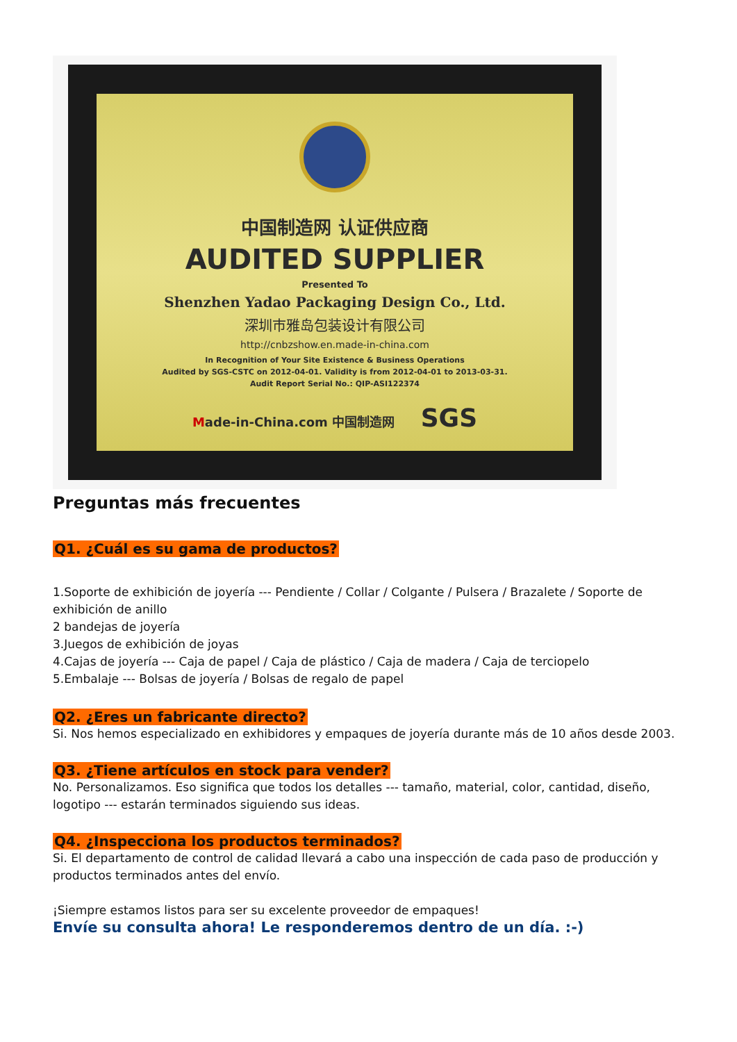中国制造网 认证供应商
AUDITED SUPPLIER
Presented To
Shenzhen Yadao Packaging Design Co., Ltd.
深圳市雅岛包装设计有限公司
http://cnbzshow.en.made-in-china.com
In Recognition of Your Site Existence & Business Operations
Audited by SGS-CSTC on 2012-04-01. Validity is from 2012-04-01 to 2013-03-31.
Audit Report Serial No.: QIP-ASI122374
Made-in-China.com 中国制造网 SGS
Preguntas más frecuentes
Q1. ¿Cuál es su gama de productos?
1.Soporte de exhibición de joyería --- Pendiente / Collar / Colgante / Pulsera / Brazalete / Soporte de exhibición de anillo
2 bandejas de joyería
3.Juegos de exhibición de joyas
4.Cajas de joyería --- Caja de papel / Caja de plástico / Caja de madera / Caja de terciopelo
5.Embalaje --- Bolsas de joyería / Bolsas de regalo de papel
Q2. ¿Eres un fabricante directo?
Si. Nos hemos especializado en exhibidores y empaques de joyería durante más de 10 años desde 2003.
Q3. ¿Tiene artículos en stock para vender?
No. Personalizamos. Eso significa que todos los detalles --- tamaño, material, color, cantidad, diseño, logotipo --- estarán terminados siguiendo sus ideas.
Q4. ¿Inspecciona los productos terminados?
Si. El departamento de control de calidad llevará a cabo una inspección de cada paso de producción y productos terminados antes del envío.
¡Siempre estamos listos para ser su excelente proveedor de empaques!
Envíe su consulta ahora! Le responderemos dentro de un día. :-)